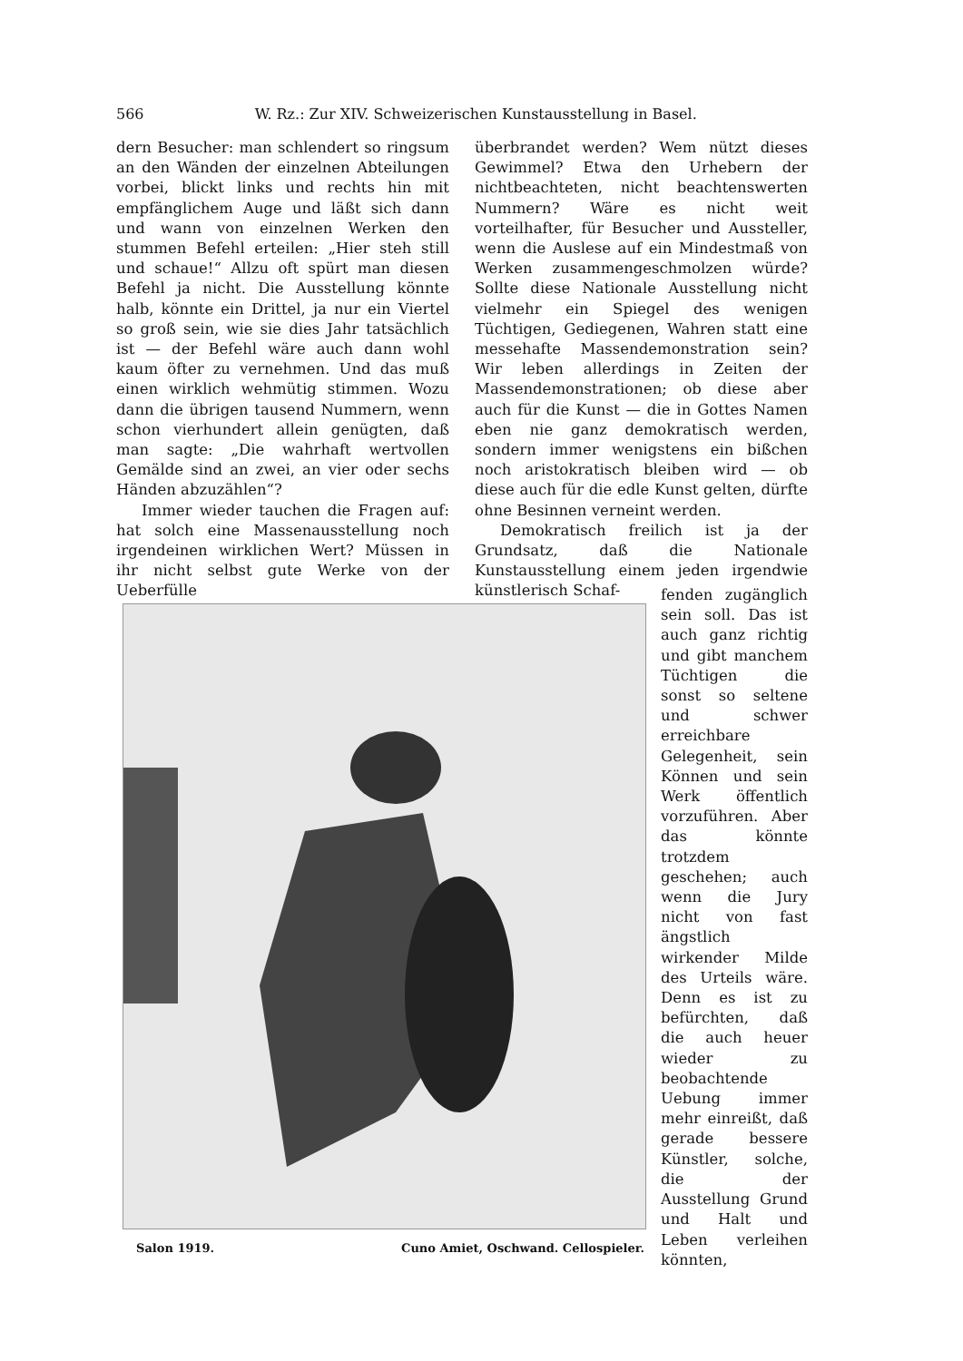566 W. Rz.: Zur XIV. Schweizerischen Kunstausstellung in Basel.
dern Besucher: man schlendert so ringsum an den Wänden der einzelnen Abteilungen vorbei, blickt links und rechts hin mit empfänglichem Auge und läßt sich dann und wann von einzelnen Werken den stummen Befehl erteilen: „Hier steh still und schaue!“ Allzu oft spürt man diesen Befehl ja nicht. Die Ausstellung könnte halb, könnte ein Drittel, ja nur ein Viertel so groß sein, wie sie dies Jahr tatsächlich ist — der Befehl wäre auch dann wohl kaum öfter zu vernehmen. Und das muß einen wirklich wehmütig stimmen. Wozu dann die übrigen tausend Nummern, wenn schon vierhundert allein genügten, daß man sagte: „Die wahrhaft wertvollen Gemälde sind an zwei, an vier oder sechs Händen abzuzählen“?
Immer wieder tauchen die Fragen auf: hat solch eine Massenausstellung noch irgendeinen wirklichen Wert? Müssen in ihr nicht selbst gute Werke von der Ueberfülle
überbrandet werden? Wem nützt dieses Gewimmel? Etwa den Urhebern der nichtbeachteten, nicht beachtenswerten Nummern? Wäre es nicht weit vorteilhafter, für Besucher und Aussteller, wenn die Auslese auf ein Mindestmaß von Werken zusammengeschmolzen würde? Sollte diese Nationale Ausstellung nicht vielmehr ein Spiegel des wenigen Tüchtigen, Gediegenen, Wahren statt eine messehafte Massendemonstration sein? Wir leben allerdings in Zeiten der Massendemonstrationen; ob diese aber auch für die Kunst — die in Gottes Namen eben nie ganz demokratisch werden, sondern immer wenigstens ein bißchen noch aristokratisch bleiben wird — ob diese auch für die edle Kunst gelten, dürfte ohne Besinnen verneint werden.
Demokratisch freilich ist ja der Grundsatz, daß die Nationale Kunstausstellung einem jeden irgendwie künstlerisch Schaf-
fenden zugänglich sein soll. Das ist auch ganz richtig und gibt manchem Tüchtigen die sonst so seltene und schwer erreichbare Gelegenheit, sein Können und sein Werk öffentlich vorzuführen. Aber das könnte trotzdem geschehen; auch wenn die Jury nicht von fast ängstlich wirkender Milde des Urteils wäre. Denn es ist zu befürchten, daß die auch heuer wieder zu beobachtende Uebung immer mehr einreißt, daß gerade bessere Künstler, solche, die der Ausstellung Grund und Halt und Leben verleihen könnten,
Salon 1919. Cuno Amiet, Oschwand. Cellospieler.